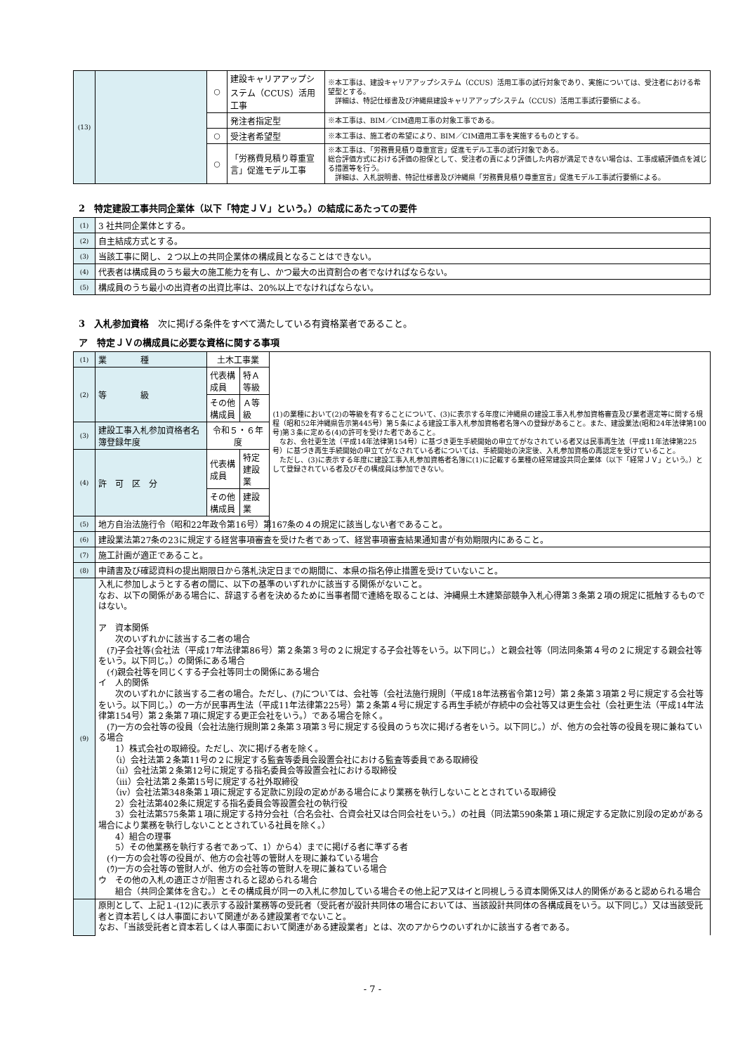| (13) | | ○ | 建設キャリアアップシステム（CCUS）活用工事 | ※本工事は、建設キャリアアップシステム（CCUS）活用工事の試行対象であり、実施については、受注者における希望型とする。 詳細は、特記仕様書及び沖縄県建設キャリアアップシステム（CCUS）活用工事試行要領による。 |
| | | | 発注者指定型 | ※本工事は、BIM／CIM適用工事の対象工事である。 |
| | | ○ | 受注者希望型 | ※本工事は、施工者の希望により、BIM／CIM適用工事を実施するものとする。 |
| | | ○ | 「労務費見積り尊重宣言」促進モデル工事 | ※本工事は、「労務費見積り尊重宣言」促進モデル工事の試行対象である。 総合評価方式における評価の担保として、受注者の責により評価した内容が満足できない場合は、工事成績評価点を減じる措置等を行う。 詳細は、入札説明書、特記仕様書及び沖縄県「労務費見積り尊重宣言」促進モデル工事試行要領による。 |
2　特定建設工事共同企業体（以下「特定ＪＶ」という。）の結成にあたっての要件
| (1) | 3 社共同企業体とする。 |
| (2) | 自主結成方式とする。 |
| (3) | 当該工事に関し、２つ以上の共同企業体の構成員となることはできない。 |
| (4) | 代表者は構成員のうち最大の施工能力を有し、かつ最大の出資割合の者でなければならない。 |
| (5) | 構成員のうち最小の出資者の出資比率は、20%以上でなければならない。 |
3　入札参加資格　次に掲げる条件をすべて満たしている有資格業者であること。
ア　特定ＪＶの構成員に必要な資格に関する事項
| (1) | 業 種 | 土木工事業 | | (1)の業種において(2)の等級を有することについて、(3)に表示する年度に沖縄県の建設工事入札参加資格審査及び業者選定等に関する規程（昭和52年沖縄県告示第445号）第５条による建設工事入札参加資格者名簿への登録があること。また、建設業法(昭和24年法律第100号)第３条に定める(4)の許可を受けた者であること。 なお、会社更生法（平成14年法律第154号）に基づき更生手続開始の申立てがなされている者又は民事再生法（平成11年法律第225号）に基づき再生手続開始の申立てがなされている者については、手続開始の決定後、入札参加資格の再認定を受けていること。 ただし、(3)に表示する年度に建設工事入札参加資格者名簿に(1)に記載する業種の経常建設共同企業体（以下「経常ＪＶ」という。）として登録されている者及びその構成員は参加できない。 |
| (2) | 等 級 | 代表構成員 | 特Ａ等級 | |
| | | その他構成員 | Ａ等級 | |
| (3) | 建設工事入札参加資格者名簿登録年度 | 令和５・６年度 | | |
| (4) | 許 可 区 分 | 代表構成員 | 特定建設業 | |
| | | その他構成員 | 建設業 | |
| (5) | 地方自治法施行令（昭和22年政令第16号）第167条の４の規定に該当しない者であること。 | | | |
| (6) | 建設業法第27条の23に規定する経営事項審査を受けた者であって、経営事項審査結果通知書が有効期限内にあること。 | | | |
| (7) | 施工計画が適正であること。 | | | |
| (8) | 申請書及び確認資料の提出期限日から落札決定日までの期間に、本県の指名停止措置を受けていないこと。 | | | |
| (9) | 入札に参加しようとする者の間に、以下の基準のいずれかに該当する関係がないこと。 なお、以下の関係がある場合に、辞退する者を決めるために当事者間で連絡を取ることは、沖縄県土木建築部競争入札心得第３条第２項の規定に抵触するものではない。 ア 資本関係 次のいずれかに該当する二者の場合 (ｱ)子会社等(会社法（平成17年法律第86号）第２条第３号の２に規定する子会社等をいう。以下同じ。）と親会社等（同法同条第４号の２に規定する親会社等をいう。以下同じ。）の関係にある場合 (ｲ)親会社等を同じくする子会社等同士の関係にある場合 イ 人的関係 次のいずれかに該当する二者の場合。ただし、(ｱ)については、会社等（会社法施行規則（平成18年法務省令第12号）第２条第３項第２号に規定する会社等をいう。以下同じ。）の一方が民事再生法（平成11年法律第225号）第２条第４号に規定する再生手続が存続中の会社等又は更生会社（会社更生法（平成14年法律第154号）第２条第７項に規定する更正会社をいう。）である場合を除く。 (ｱ)一方の会社等の役員（会社法施行規則第２条第３項第３号に規定する役員のうち次に掲げる者をいう。以下同じ。）が、他方の会社等の役員を現に兼ねている場合 1）株式会社の取締役。ただし、次に掲げる者を除く。 （ⅰ）会社法第２条第11号の２に規定する監査等委員会設置会社における監査等委員である取締役 （ⅱ）会社法第２条第12号に規定する指名委員会等設置会社における取締役 （ⅲ）会社法第２条第15号に規定する社外取締役 （ⅳ）会社法第348条第１項に規定する定款に別段の定めがある場合により業務を執行しないこととされている取締役 2）会社法第402条に規定する指名委員会等設置会社の執行役 3）会社法第575条第１項に規定する持分会社（合名会社、合資会社又は合同会社をいう。）の社員（同法第590条第１項に規定する定款に別段の定めがある場合により業務を執行しないこととされている社員を除く。） 4）組合の理事 5）その他業務を執行する者であって、1）から4）までに掲げる者に準ずる者 (ｲ)一方の会社等の役員が、他方の会社等の管財人を現に兼ねている場合 (ｳ)一方の会社等の管財人が、他方の会社等の管財人を現に兼ねている場合 ウ その他の入札の適正さが阻害されると認められる場合 組合（共同企業体を含む。）とその構成員が同一の入札に参加している場合その他上記ア又はイと同視しうる資本関係又は人的関係があると認められる場合 | | | |
| | 原則として、上記１-(12)に表示する設計業務等の受託者（受託者が設計共同体の場合においては、当該設計共同体の各構成員をいう。以下同じ。）又は当該受託者と資本若しくは人事面において関連がある建設業者でないこと。 なお、「当該受託者と資本若しくは人事面において関連がある建設業者」とは、次のアからウのいずれかに該当する者である。 | | | |
- 7 -